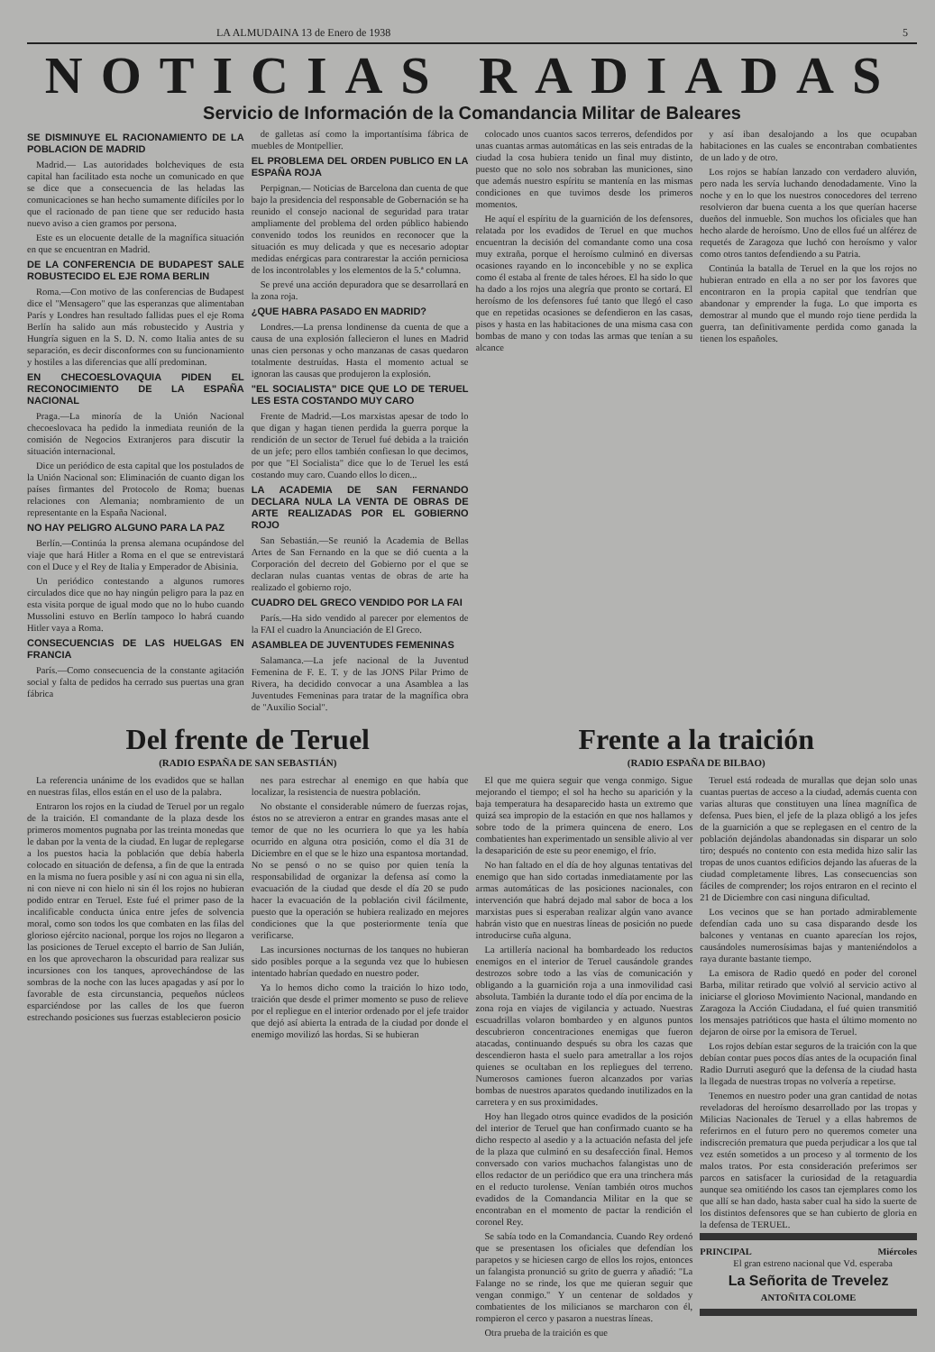LA ALMUDAINA 13 de Enero de 1938 5
NOTICIAS RADIADAS
Servicio de Información de la Comandancia Militar de Baleares
SE DISMINUYE EL RACIONAMIENTO DE LA POBLACION DE MADRID
Madrid.— Las autoridades bolcheviques de esta capital han facilitado esta noche un comunicado en que se dice que a consecuencia de las heladas las comunicaciones se han hecho sumamente difíciles por lo que el racionado de pan tiene que ser reducido hasta nuevo aviso a cien gramos por persona.
Este es un elocuente detalle de la magnífica situación en que se encuentran en Madrid.
DE LA CONFERENCIA DE BUDAPEST SALE ROBUSTECIDO EL EJE ROMA BERLIN
Roma.—Con motivo de las conferencias de Budapest dice el "Mensagero" que las esperanzas que alimentaban París y Londres han resultado fallidas pues el eje Roma Berlín ha salido aun más robustecido y Austria y Hungría siguen en la S. D. N. como Italia antes de su separación, es decir disconformes con su funcionamiento y hostiles a las diferencias que allí predominan.
EN CHECOESLOVAQUIA PIDEN EL RECONOCIMIENTO DE LA ESPAÑA NACIONAL
Praga.—La minoría de la Unión Nacional checoeslovaca ha pedido la inmediata reunión de la comisión de Negocios Extranjeros para discutir la situación internacional.
Dice un periódico de esta capital que los postulados de la Unión Nacional son: Eliminación de cuanto digan los países firmantes del Protocolo de Roma; buenas relaciones con Alemania; nombramiento de un representante en la España Nacional.
NO HAY PELIGRO ALGUNO PARA LA PAZ
Berlín.—Continúa la prensa alemana ocupándose del viaje que hará Hitler a Roma en el que se entrevistará con el Duce y el Rey de Italia y Emperador de Abisinia.
Un periódico contestando a algunos rumores circulados dice que no hay ningún peligro para la paz en esta visita porque de igual modo que no lo hubo cuando Mussolini estuvo en Berlín tampoco lo habrá cuando Hitler vaya a Roma.
CONSECUENCIAS DE LAS HUELGAS EN FRANCIA
París.—Como consecuencia de la constante agitación social y falta de pedidos ha cerrado sus puertas una gran fábrica
de galletas así como la importantísima fábrica de muebles de Montpellier.
EL PROBLEMA DEL ORDEN PUBLICO EN LA ESPAÑA ROJA
Perpignan.— Noticias de Barcelona dan cuenta de que bajo la presidencia del responsable de Gobernación se ha reunido el consejo nacional de seguridad para tratar ampliamente del problema del orden público habiendo convenido todos los reunidos en reconocer que la situación es muy delicada y que es necesario adoptar medidas enérgicas para contrarestar la acción perniciosa de los incontrolables y los elementos de la 5.ª columna.
Se prevé una acción depuradora que se desarrollará en la zona roja.
¿QUE HABRA PASADO EN MADRID?
Londres.—La prensa londinense da cuenta de que a causa de una explosión fallecieron el lunes en Madrid unas cien personas y ocho manzanas de casas quedaron totalmente destruídas. Hasta el momento actual se ignoran las causas que produjeron la explosión.
"EL SOCIALISTA" DICE QUE LO DE TERUEL LES ESTA COSTANDO MUY CARO
Frente de Madrid.—Los marxistas apesar de todo lo que digan y hagan tienen perdida la guerra porque la rendición de un sector de Teruel fué debida a la traición de un jefe; pero ellos también confiesan lo que decimos, por que "El Socialista" dice que lo de Teruel les está costando muy caro. Cuando ellos lo dicen...
LA ACADEMIA DE SAN FERNANDO DECLARA NULA LA VENTA DE OBRAS DE ARTE REALIZADAS POR EL GOBIERNO ROJO
San Sebastián.—Se reunió la Academia de Bellas Artes de San Fernando en la que se dió cuenta a la Corporación del decreto del Gobierno por el que se declaran nulas cuantas ventas de obras de arte ha realizado el gobierno rojo.
CUADRO DEL GRECO VENDIDO POR LA FAI
París.—Ha sido vendido al parecer por elementos de la FAI el cuadro la Anunciación de El Greco.
ASAMBLEA DE JUVENTUDES FEMENINAS
Salamanca.—La jefe nacional de la Juventud Femenina de F. E. T. y de las JONS Pilar Primo de Rivera, ha decidido convocar a una Asamblea a las Juventudes Femeninas para tratar de la magnífica obra de "Auxilio Social".
colocado unos cuantos sacos terreros, defendidos por unas cuantas armas automáticas en las seis entradas de la ciudad la cosa hubiera tenido un final muy distinto, puesto que no solo nos sobraban las municiones, sino que además nuestro espíritu se mantenía en las mismas condiciones en que tuvimos desde los primeros momentos.
He aquí el espíritu de la guarnición de los defensores, relatada por los evadidos de Teruel en que muchos encuentran la decisión del comandante como una cosa muy extraña, porque el heroísmo culminó en diversas ocasiones rayando en lo inconcebible y no se explica como él estaba al frente de tales héroes. El ha sido lo que ha dado a los rojos una alegría que pronto se cortará. El heroísmo de los defensores fué tanto que llegó el caso que en repetidas ocasiones se defendieron en las casas, pisos y hasta en las habitaciones de una misma casa con bombas de mano y con todas las armas que tenían a su alcance
y así iban desalojando a los que ocupaban habitaciones en las cuales se encontraban combatientes de un lado y de otro.
Los rojos se habían lanzado con verdadero aluvión, pero nada les servía luchando denodadamente. Vino la noche y en lo que los nuestros conocedores del terreno resolvieron dar buena cuenta a los que querían hacerse dueños del inmueble. Son muchos los oficiales que han hecho alarde de heroísmo. Uno de ellos fué un alférez de requetés de Zaragoza que luchó con heroísmo y valor como otros tantos defendiendo a su Patria.
Continúa la batalla de Teruel en la que los rojos no hubieran entrado en ella a no ser por los favores que encontraron en la propia capital que tendrían que abandonar y emprender la fuga. Lo que importa es demostrar al mundo que el mundo rojo tiene perdida la guerra, tan definitivamente perdida como ganada la tienen los españoles.
Del frente de Teruel
(RADIO ESPAÑA DE SAN SEBASTIÁN)
La referencia unánime de los evadidos que se hallan en nuestras filas, ellos están en el uso de la palabra.
Entraron los rojos en la ciudad de Teruel por un regalo de la traición. El comandante de la plaza desde los primeros momentos pugnaba por las treinta monedas que le daban por la venta de la ciudad. En lugar de replegarse a los puestos hacia la población que debía haberla colocado en situación de defensa, a fin de que la entrada en la misma no fuera posible y así ni con agua ni sin ella, ni con nieve ni con hielo ni sin él los rojos no hubieran podido entrar en Teruel. Este fué el primer paso de la incalificable conducta única entre jefes de solvencia moral, como son todos los que combaten en las filas del glorioso ejército nacional, porque los rojos no llegaron a las posiciones de Teruel excepto el barrio de San Julián, en los que aprovecharon la obscuridad para realizar sus incursiones con los tanques, aprovechándose de las sombras de la noche con las luces apagadas y así por lo favorable de esta circunstancia, pequeños núcleos esparciéndose por las calles de los que fueron estrechando posiciones sus fuerzas establecieron posicio
nes para estrechar al enemigo en que había que localizar, la resistencia de nuestra población.
No obstante el considerable número de fuerzas rojas, éstos no se atrevieron a entrar en grandes masas ante el temor de que no les ocurriera lo que ya les había ocurrido en alguna otra posición, como el día 31 de Diciembre en el que se le hizo una espantosa mortandad. No se pensó o no se quiso por quien tenía la responsabilidad de organizar la defensa así como la evacuación de la ciudad que desde el día 20 se pudo hacer la evacuación de la población civil fácilmente, puesto que la operación se hubiera realizado en mejores condiciones que la que posteriormente tenía que verificarse.
Las incursiones nocturnas de los tanques no hubieran sido posibles porque a la segunda vez que lo hubiesen intentado habrían quedado en nuestro poder.
Ya lo hemos dicho como la traición lo hizo todo, traición que desde el primer momento se puso de relieve por el repliegue en el interior ordenado por el jefe traidor que dejó así abierta la entrada de la ciudad por donde el enemigo movilizó las hordas. Si se hubieran
Frente a la traición
(RADIO ESPAÑA DE BILBAO)
El que me quiera seguir que venga conmigo. Sigue mejorando el tiempo; el sol ha hecho su aparición y la baja temperatura ha desaparecido hasta un extremo que quizá sea impropio de la estación en que nos hallamos y sobre todo de la primera quincena de enero. Los combatientes han experimentado un sensible alivio al ver la desaparición de este su peor enemigo, el frío.
No han faltado en el día de hoy algunas tentativas del enemigo que han sido cortadas inmediatamente por las armas automáticas de las posiciones nacionales, con intervención que habrá dejado mal sabor de boca a los marxistas pues si esperaban realizar algún vano avance habrán visto que en nuestras líneas de posición no puede introducirse cuña alguna.
La artillería nacional ha bombardeado los reductos enemigos en el interior de Teruel causándole grandes destrozos sobre todo a las vías de comunicación y obligando a la guarnición roja a una inmovilidad casi absoluta. También la durante todo el día por encima de la zona roja en viajes de vigilancia y actuado. Nuestras escuadrillas volaron bombardeo y en algunos puntos descubrieron concentraciones enemigas que fueron atacadas, continuando después su obra los cazas que descendieron hasta el suelo para ametrallar a los rojos quienes se ocultaban en los repliegues del terreno. Numerosos camiones fueron alcanzados por varias bombas de nuestros aparatos quedando inutilizados en la carretera y en sus proximidades.
Hoy han llegado otros quince evadidos de la posición del interior de Teruel que han confirmado cuanto se ha dicho respecto al asedio y a la actuación nefasta del jefe de la plaza que culminó en su desafección final. Hemos conversado con varios muchachos falangistas uno de ellos redactor de un periódico que era una trinchera más en el reducto turolense. Venían también otros muchos evadidos de la Comandancia Militar en la que se encontraban en el momento de pactar la rendición el coronel Rey.
Se sabía todo en la Comandancia. Cuando Rey ordenó que se presentasen los oficiales que defendían los parapetos y se hiciesen cargo de ellos los rojos, entonces un falangista pronunció su grito de guerra y añadió: "La Falange no se rinde, los que me quieran seguir que vengan conmigo." Y un centenar de soldados y combatientes de los milicianos se marcharon con él, rompieron el cerco y pasaron a nuestras líneas.
Otra prueba de la traición es que
Teruel está rodeada de murallas que dejan solo unas cuantas puertas de acceso a la ciudad, además cuenta con varias alturas que constituyen una línea magnífica de defensa. Pues bien, el jefe de la plaza obligó a los jefes de la guarnición a que se replegasen en el centro de la población dejándolas abandonadas sin disparar un solo tiro; después no contento con esta medida hizo salir las tropas de unos cuantos edificios dejando las afueras de la ciudad completamente libres. Las consecuencias son fáciles de comprender; los rojos entraron en el recinto el 21 de Diciembre con casi ninguna dificultad.
Los vecinos que se han portado admirablemente defendían cada uno su casa disparando desde los balcones y ventanas en cuanto aparecían los rojos, causándoles numerosísimas bajas y manteniéndolos a raya durante bastante tiempo.
La emisora de Radio quedó en poder del coronel Barba, militar retirado que volvió al servicio activo al iniciarse el glorioso Movimiento Nacional, mandando en Zaragoza la Acción Ciudadana, el fué quien transmitió los mensajes patrióticos que hasta el último momento no dejaron de oirse por la emisora de Teruel.
Los rojos debían estar seguros de la traición con la que debían contar pues pocos días antes de la ocupación final Radio Durruti aseguró que la defensa de la ciudad hasta la llegada de nuestras tropas no volvería a repetirse.
Tenemos en nuestro poder una gran cantidad de notas reveladoras del heroísmo desarrollado por las tropas y Milicias Nacionales de Teruel y a ellas habremos de referirnos en el futuro pero no queremos cometer una indiscreción prematura que pueda perjudicar a los que tal vez estén sometidos a un proceso y al tormento de los malos tratos. Por esta consideración preferimos ser parcos en satisfacer la curiosidad de la retaguardia aunque sea omitiéndo los casos tan ejemplares como los que allí se han dado, hasta saber cual ha sido la suerte de los distintos defensores que se han cubierto de gloria en la defensa de TERUEL.
PRINCIPAL Miércoles
El gran estreno nacional que Vd. esperaba
La Señorita de Trevelez
ANTOÑITA COLOME